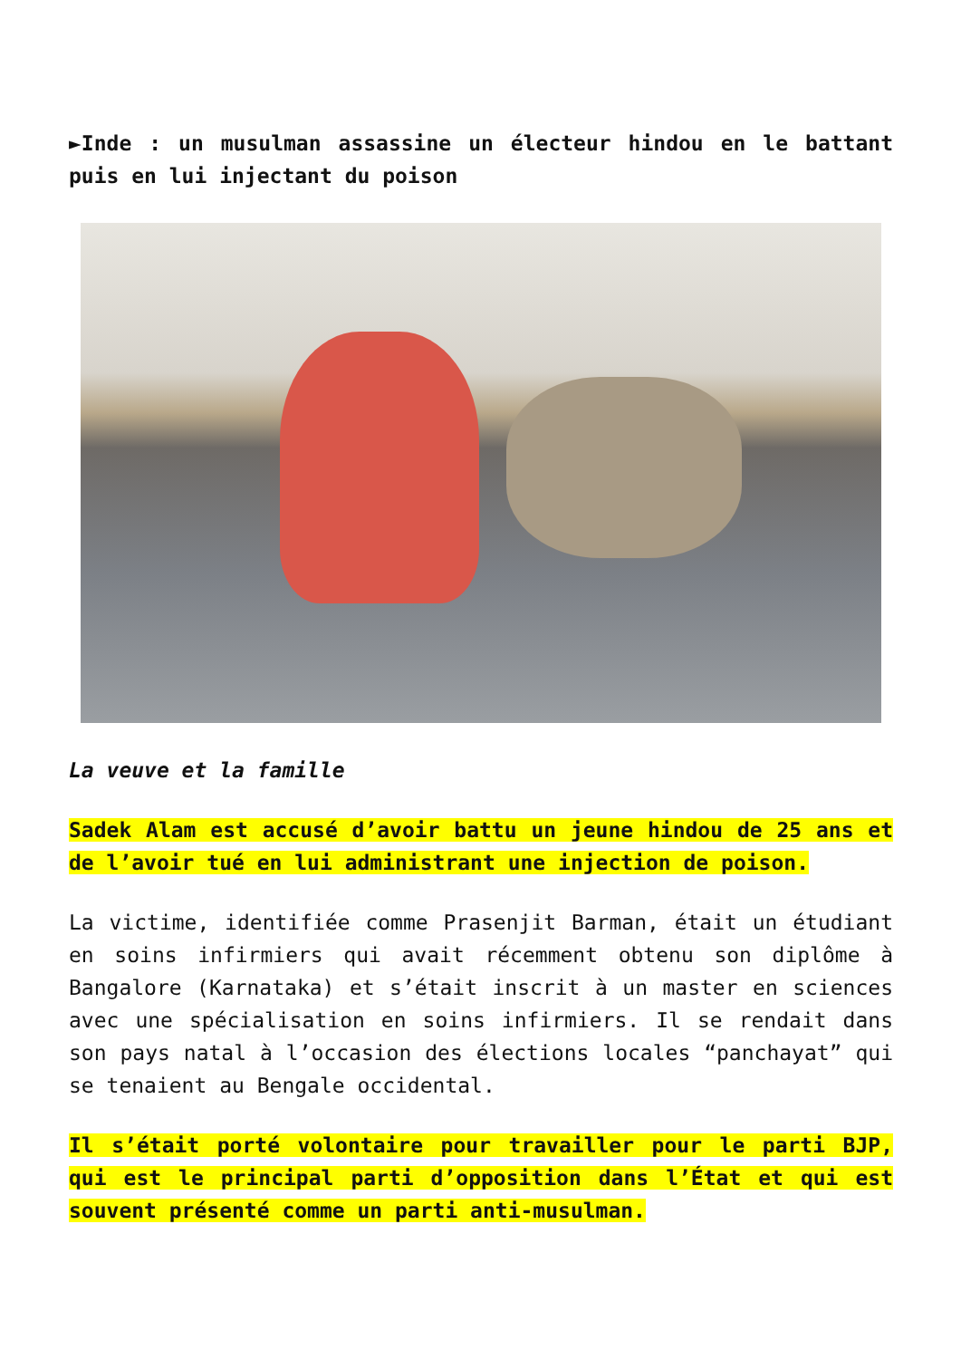►Inde : un musulman assassine un électeur hindou en le battant puis en lui injectant du poison
La veuve et la famille
Sadek Alam est accusé d’avoir battu un jeune hindou de 25 ans et de l’avoir tué en lui administrant une injection de poison.
La victime, identifiée comme Prasenjit Barman, était un étudiant en soins infirmiers qui avait récemment obtenu son diplôme à Bangalore (Karnataka) et s’était inscrit à un master en sciences avec une spécialisation en soins infirmiers. Il se rendait dans son pays natal à l’occasion des élections locales “panchayat” qui se tenaient au Bengale occidental.
Il s’était porté volontaire pour travailler pour le parti BJP, qui est le principal parti d’opposition dans l’État et qui est souvent présenté comme un parti anti-musulman.